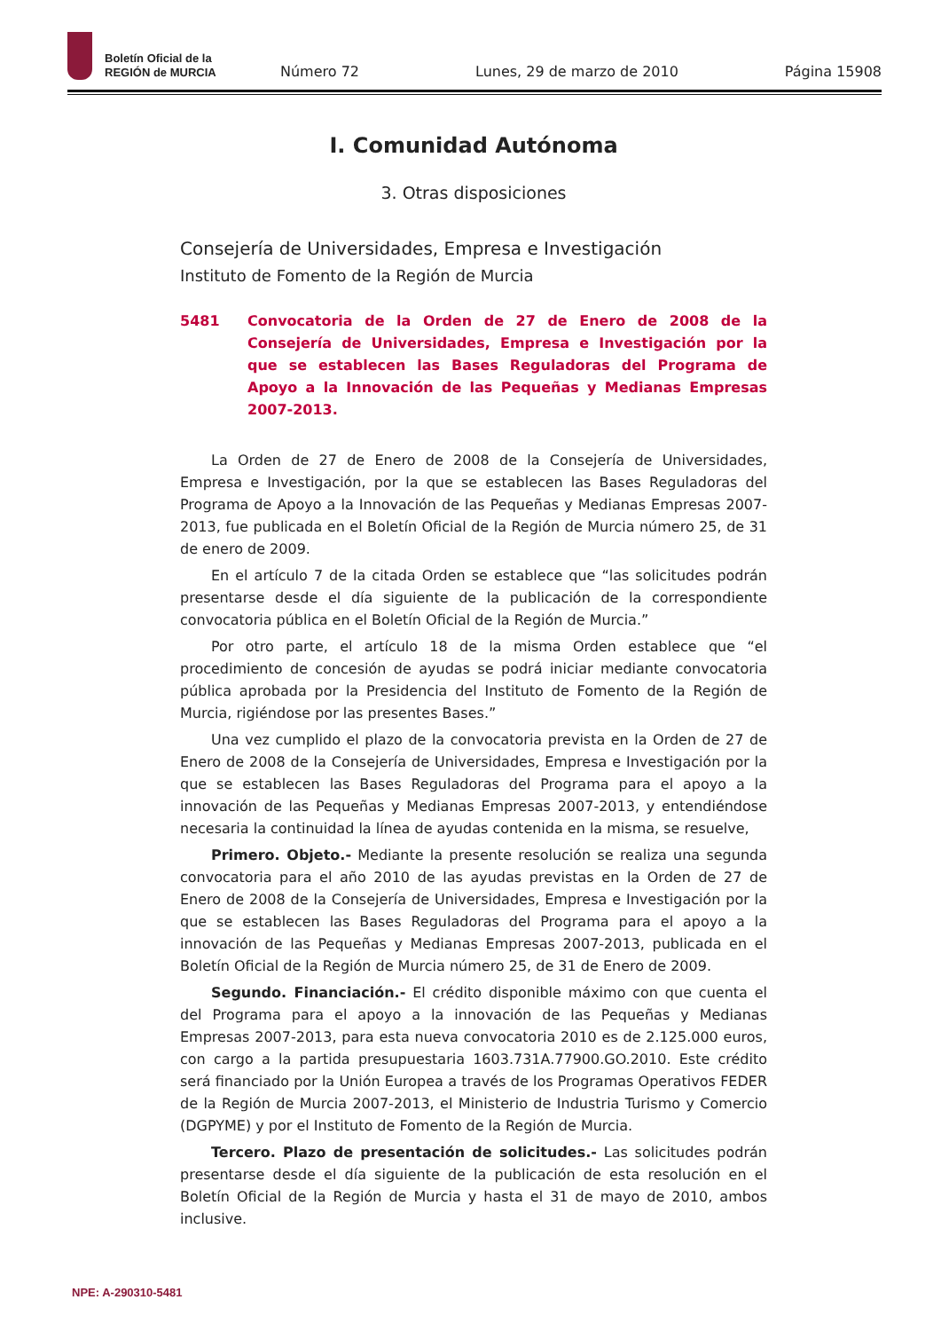Boletín Oficial de la
REGIÓN de MURCIA
Número 72
Lunes, 29 de marzo de 2010
Página 15908
I. Comunidad Autónoma
3. Otras disposiciones
Consejería de Universidades, Empresa e Investigación
Instituto de Fomento de la Región de Murcia
5481 Convocatoria de la Orden de 27 de Enero de 2008 de la Consejería de Universidades, Empresa e Investigación por la que se establecen las Bases Reguladoras del Programa de Apoyo a la Innovación de las Pequeñas y Medianas Empresas 2007-2013.
La Orden de 27 de Enero de 2008 de la Consejería de Universidades, Empresa e Investigación, por la que se establecen las Bases Reguladoras del Programa de Apoyo a la Innovación de las Pequeñas y Medianas Empresas 2007-2013, fue publicada en el Boletín Oficial de la Región de Murcia número 25, de 31 de enero de 2009.
En el artículo 7 de la citada Orden se establece que “las solicitudes podrán presentarse desde el día siguiente de la publicación de la correspondiente convocatoria pública en el Boletín Oficial de la Región de Murcia.”
Por otro parte, el artículo 18 de la misma Orden establece que “el procedimiento de concesión de ayudas se podrá iniciar mediante convocatoria pública aprobada por la Presidencia del Instituto de Fomento de la Región de Murcia, rigiéndose por las presentes Bases.”
Una vez cumplido el plazo de la convocatoria prevista en la Orden de 27 de Enero de 2008 de la Consejería de Universidades, Empresa e Investigación por la que se establecen las Bases Reguladoras del Programa para el apoyo a la innovación de las Pequeñas y Medianas Empresas 2007-2013, y entendiéndose necesaria la continuidad la línea de ayudas contenida en la misma, se resuelve,
Primero. Objeto.- Mediante la presente resolución se realiza una segunda convocatoria para el año 2010 de las ayudas previstas en la Orden de 27 de Enero de 2008 de la Consejería de Universidades, Empresa e Investigación por la que se establecen las Bases Reguladoras del Programa para el apoyo a la innovación de las Pequeñas y Medianas Empresas 2007-2013, publicada en el Boletín Oficial de la Región de Murcia número 25, de 31 de Enero de 2009.
Segundo. Financiación.- El crédito disponible máximo con que cuenta el del Programa para el apoyo a la innovación de las Pequeñas y Medianas Empresas 2007-2013, para esta nueva convocatoria 2010 es de 2.125.000 euros, con cargo a la partida presupuestaria 1603.731A.77900.GO.2010. Este crédito será financiado por la Unión Europea a través de los Programas Operativos FEDER de la Región de Murcia 2007-2013, el Ministerio de Industria Turismo y Comercio (DGPYME) y por el Instituto de Fomento de la Región de Murcia.
Tercero. Plazo de presentación de solicitudes.- Las solicitudes podrán presentarse desde el día siguiente de la publicación de esta resolución en el Boletín Oficial de la Región de Murcia y hasta el 31 de mayo de 2010, ambos inclusive.
NPE: A-290310-5481